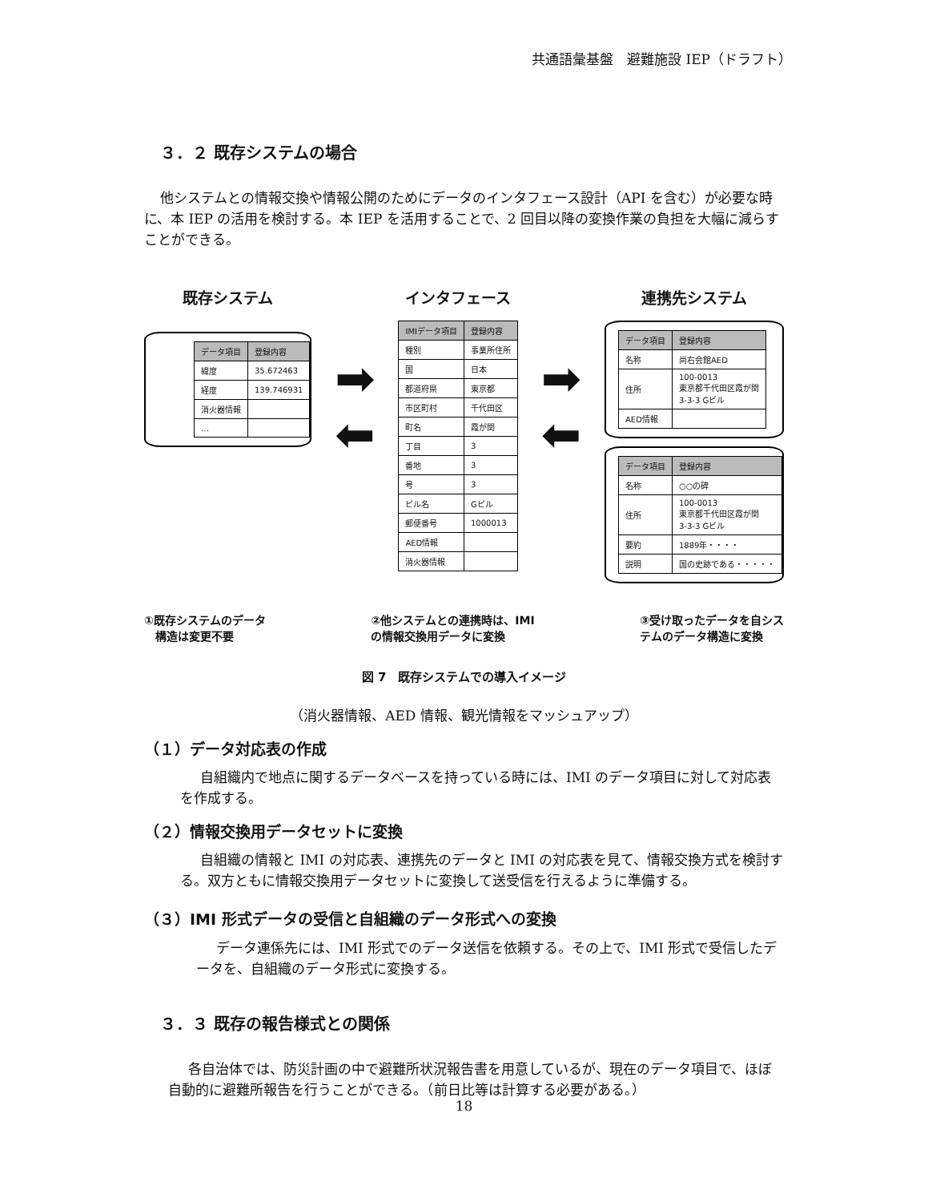共通語彙基盤　避難施設 IEP（ドラフト）
３．２ 既存システムの場合
他システムとの情報交換や情報公開のためにデータのインタフェース設計（API を含む）が必要な時に、本 IEP の活用を検討する。本 IEP を活用することで、2 回目以降の変換作業の負担を大幅に減らすことができる。
既存システム
| データ項目 | 登録内容 |
| --- | --- |
| 緯度 | 35.672463 |
| 経度 | 139.746931 |
| 消火器情報 | |
| … | |
➡
⬅
インタフェース
| IMIデータ項目 | 登録内容 |
| --- | --- |
| 種別 | 事業所住所 |
| 国 | 日本 |
| 都道府県 | 東京都 |
| 市区町村 | 千代田区 |
| 町名 | 霞が関 |
| 丁目 | 3 |
| 番地 | 3 |
| 号 | 3 |
| ビル名 | Gビル |
| 郵便番号 | 1000013 |
| AED情報 | |
| 消火器情報 | |
➡
⬅
連携先システム
| データ項目 | 登録内容 |
| --- | --- |
| 名称 | 尚右会館AED |
| 住所 | 100-0013 東京都千代田区霞が関 3-3-3 Gビル |
| AED情報 | |
| データ項目 | 登録内容 |
| --- | --- |
| 名称 | ○○の碑 |
| 住所 | 100-0013 東京都千代田区霞が関 3-3-3 Gビル |
| 要約 | 1889年・・・・ |
| 説明 | 国の史跡である・・・・・ |
①既存システムのデータ
　構造は変更不要
②他システムとの連携時は、IMI
の情報交換用データに変換
③受け取ったデータを自シス
テムのデータ構造に変換
図 7　既存システムでの導入イメージ
（消火器情報、AED 情報、観光情報をマッシュアップ）
（１）データ対応表の作成
自組織内で地点に関するデータベースを持っている時には、IMI のデータ項目に対して対応表を作成する。
（２）情報交換用データセットに変換
自組織の情報と IMI の対応表、連携先のデータと IMI の対応表を見て、情報交換方式を検討する。双方ともに情報交換用データセットに変換して送受信を行えるように準備する。
（３）IMI 形式データの受信と自組織のデータ形式への変換
データ連係先には、IMI 形式でのデータ送信を依頼する。その上で、IMI 形式で受信したデータを、自組織のデータ形式に変換する。
３．３ 既存の報告様式との関係
各自治体では、防災計画の中で避難所状況報告書を用意しているが、現在のデータ項目で、ほぼ自動的に避難所報告を行うことができる。（前日比等は計算する必要がある。）
18